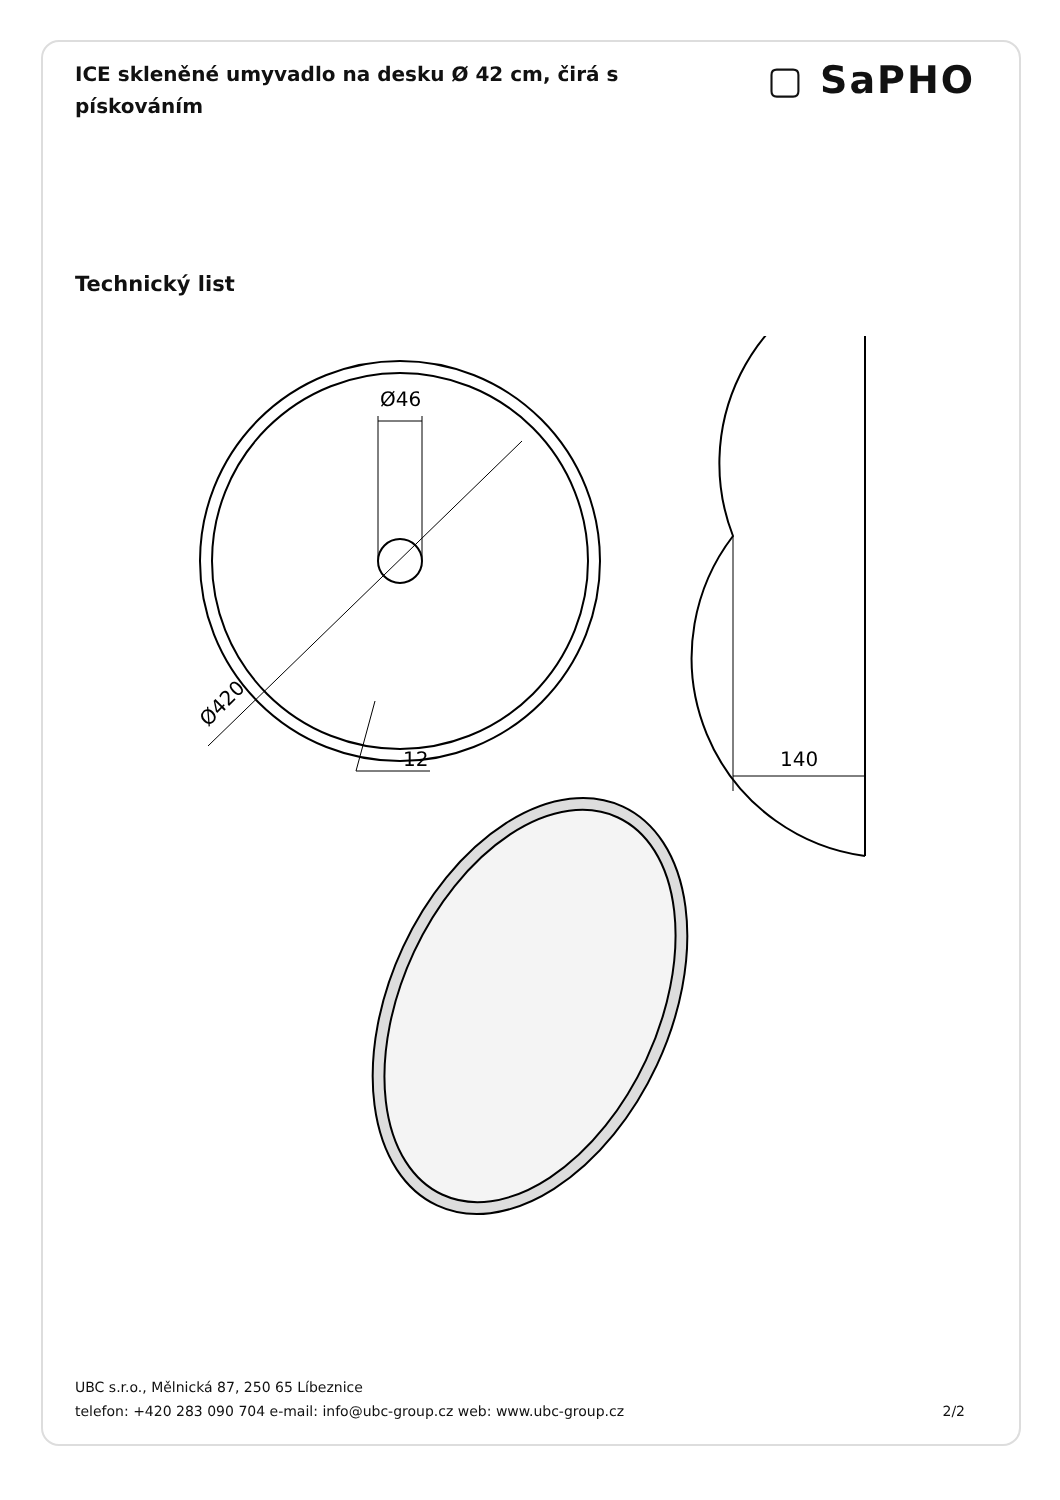ICE skleněné umyvadlo na desku Ø 42 cm, čirá s pískováním
▢ SaPHO
Technický list
Ø46
12
Ø420
140
UBC s.r.o., Mělnická 87, 250 65 Líbeznice
telefon: +420 283 090 704 e-mail: info@ubc-group.cz web: www.ubc-group.cz 2/2